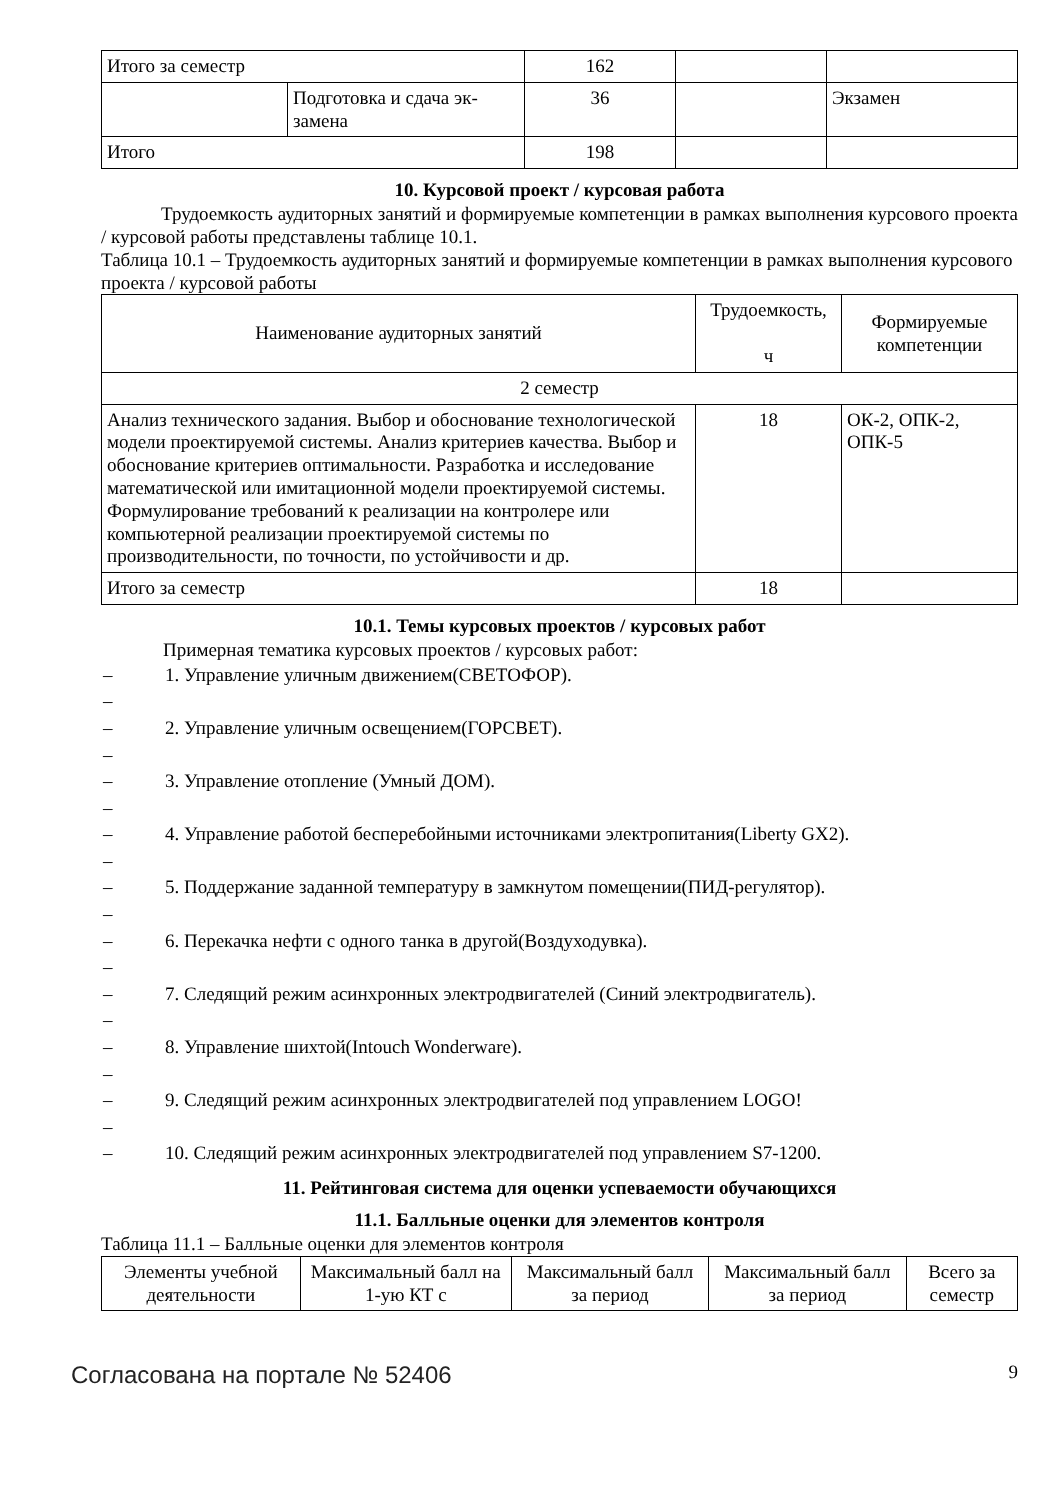| Итого за семестр | | 162 | | |
| | Подготовка и сдача эк- замена | 36 | | Экзамен |
| Итого | | 198 | | |
10. Курсовой проект / курсовая работа
Трудоемкость аудиторных занятий и формируемые компетенции в рамках выполнения курсового проекта / курсовой работы представлены таблице 10.1.
Таблица 10.1 – Трудоемкость аудиторных занятий и формируемые компетенции в рамках выполнения курсового проекта / курсовой работы
| Наименование аудиторных занятий | Трудоемкость, ч | Формируемые компетенции |
| --- | --- | --- |
| 2 семестр | | |
| Анализ технического задания. Выбор и обоснование технологической модели проектируемой системы. Анализ критериев качества. Выбор и обоснование критериев оптимальности. Разработка и исследование математической или имитационной модели проектируемой системы. Формулирование требований к реализации на контролере или компьютерной реализации проектируемой системы по производительности, по точности, по устойчивости и др. | 18 | ОК-2, ОПК-2, ОПК-5 |
| Итого за семестр | 18 | |
10.1. Темы курсовых проектов / курсовых работ
Примерная тематика курсовых проектов / курсовых работ:
– 1. Управление уличным движением(СВЕТОФОР).
–
– 2. Управление уличным освещением(ГОРСВЕТ).
–
– 3. Управление отопление (Умный ДОМ).
–
– 4. Управление работой бесперебойными источниками электропитания(Liberty GX2).
–
– 5. Поддержание заданной температуру в замкнутом помещении(ПИД-регулятор).
–
– 6. Перекачка нефти с одного танка в другой(Воздуходувка).
–
– 7. Следящий режим асинхронных электродвигателей (Синий электродвигатель).
–
– 8. Управление шихтой(Intouch Wonderware).
–
– 9. Следящий режим асинхронных электродвигателей под управлением LOGO!
–
– 10. Следящий режим асинхронных электродвигателей под управлением S7-1200.
11. Рейтинговая система для оценки успеваемости обучающихся
11.1. Балльные оценки для элементов контроля
Таблица 11.1 – Балльные оценки для элементов контроля
| Элементы учебной деятельности | Максимальный балл на 1-ую КТ с | Максимальный балл за период | Максимальный балл за период | Всего за семестр |
| --- | --- | --- | --- | --- |
Согласована на портале № 52406 9